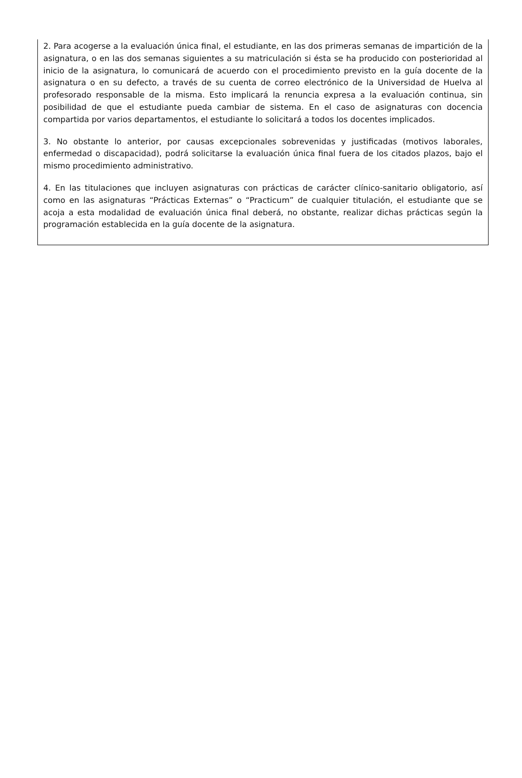2. Para acogerse a la evaluación única final, el estudiante, en las dos primeras semanas de impartición de la asignatura, o en las dos semanas siguientes a su matriculación si ésta se ha producido con posterioridad al inicio de la asignatura, lo comunicará de acuerdo con el procedimiento previsto en la guía docente de la asignatura o en su defecto, a través de su cuenta de correo electrónico de la Universidad de Huelva al profesorado responsable de la misma. Esto implicará la renuncia expresa a la evaluación continua, sin posibilidad de que el estudiante pueda cambiar de sistema. En el caso de asignaturas con docencia compartida por varios departamentos, el estudiante lo solicitará a todos los docentes implicados.
3. No obstante lo anterior, por causas excepcionales sobrevenidas y justificadas (motivos laborales, enfermedad o discapacidad), podrá solicitarse la evaluación única final fuera de los citados plazos, bajo el mismo procedimiento administrativo.
4. En las titulaciones que incluyen asignaturas con prácticas de carácter clínico-sanitario obligatorio, así como en las asignaturas “Prácticas Externas” o “Practicum” de cualquier titulación, el estudiante que se acoja a esta modalidad de evaluación única final deberá, no obstante, realizar dichas prácticas según la programación establecida en la guía docente de la asignatura.